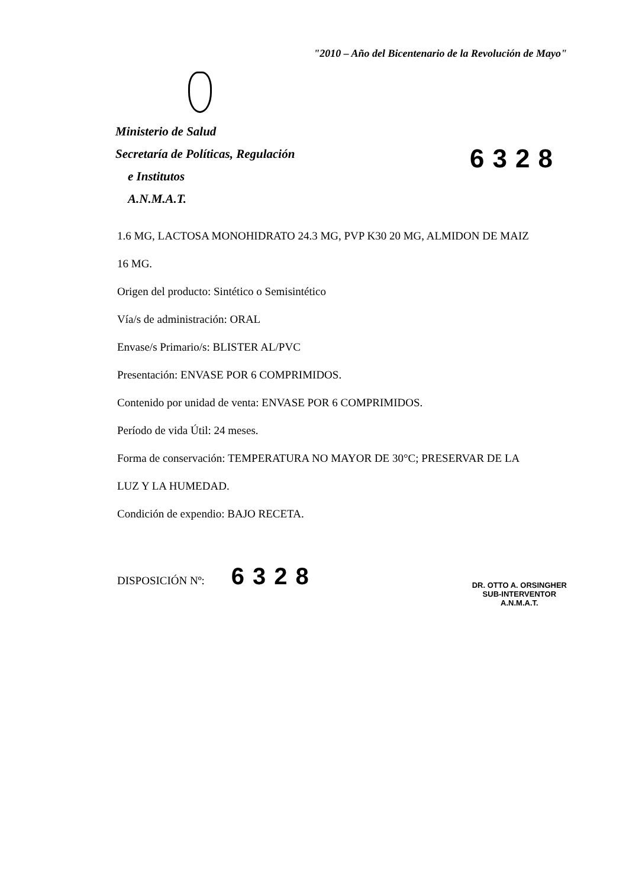"2010 – Año del Bicentenario de la Revolución de Mayo"
Ministerio de Salud
Secretaría de Políticas, Regulación
e Institutos
A.N.M.A.T.
6328
1.6 MG, LACTOSA MONOHIDRATO 24.3 MG, PVP K30 20 MG, ALMIDON DE MAIZ
16 MG.
Origen del producto: Sintético o Semisintético
Vía/s de administración: ORAL
Envase/s Primario/s: BLISTER AL/PVC
Presentación: ENVASE POR 6 COMPRIMIDOS.
Contenido por unidad de venta: ENVASE POR 6 COMPRIMIDOS.
Período de vida Útil: 24 meses.
Forma de conservación: TEMPERATURA NO MAYOR DE 30°C; PRESERVAR DE LA
LUZ Y LA HUMEDAD.
Condición de expendio: BAJO RECETA.
DISPOSICIÓN Nº: 6328
DR. OTTO A. ORSINGHER
SUB-INTERVENTOR
A.N.M.A.T.